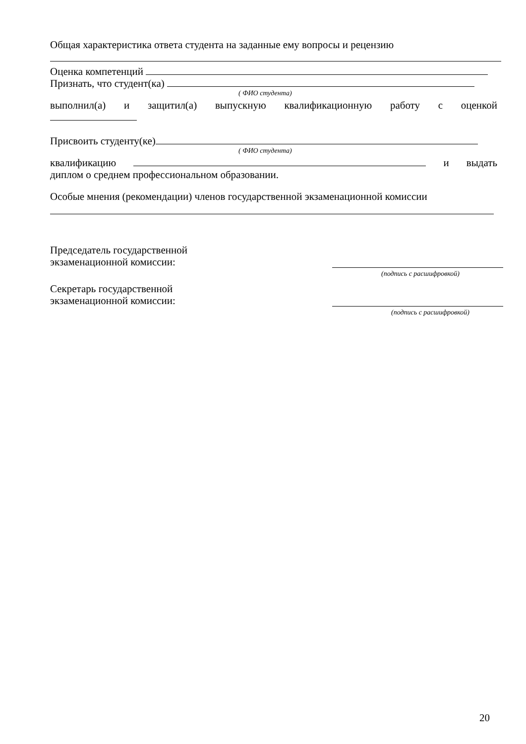Общая характеристика ответа студента на заданные ему вопросы и рецензию
Оценка компетенций
Признать, что студент(ка)
( ФИО студента)
выполнил(а) и защитил(а) выпускную квалификационную работу с оценкой
Присвоить студенту(ке)
( ФИО студента)
квалификацию и выдать
диплом о среднем профессиональном образовании.
Особые мнения (рекомендации) членов государственной экзаменационной комиссии
Председатель государственной
экзаменационной комиссии:
(подпись с расшифровкой)
Секретарь государственной
экзаменационной комиссии:
(подпись с расшифровкой)
20